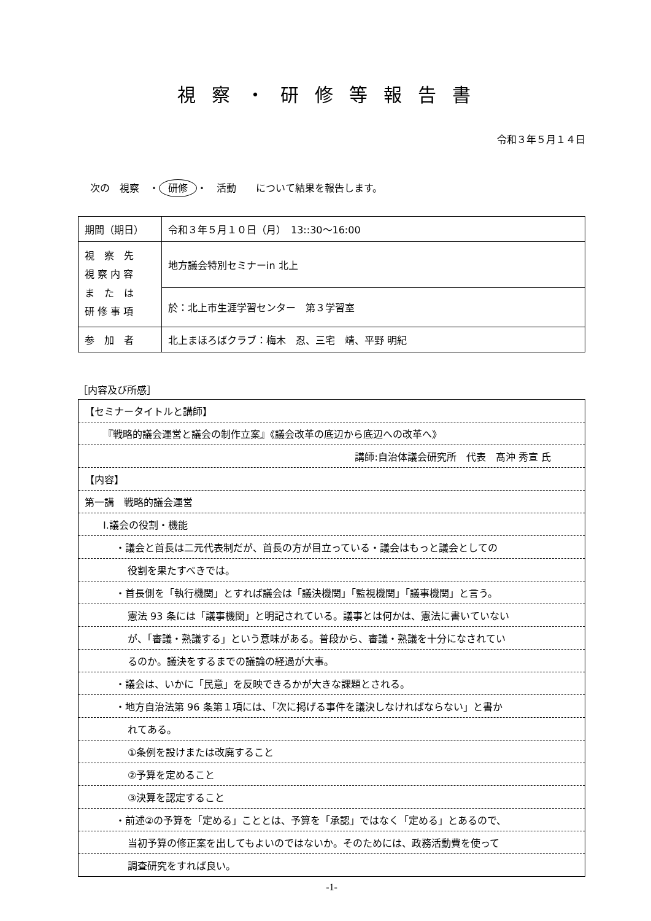視察・研修等報告書
令和３年５月１４日
次の　視察　・ 研修 ・　活動　　について結果を報告します。
| 期間（期日） | 令和３年５月１０日（月） 13::30～16:00 |
| 視 察 先 視 察 内 容 ま た は 研 修 事 項 | 地方議会特別セミナーin 北上 |
| | 於：北上市生涯学習センター 第３学習室 |
| 参 加 者 | 北上まほろばクラブ：梅木 忍、三宅 靖、平野 明紀 |
［内容及び所感］
| 【セミナータイトルと講師】 |
| 『戦略的議会運営と議会の制作立案』《議会改革の底辺から底辺への改革へ》 |
| 講師:自治体議会研究所 代表 髙沖 秀宣 氏 |
| 【内容】 |
| 第一講 戦略的議会運営 |
| Ⅰ.議会の役割・機能 |
| ・議会と首長は二元代表制だが、首長の方が目立っている・議会はもっと議会としての |
| 役割を果たすべきでは。 |
| ・首長側を「執行機関」とすれば議会は「議決機関」「監視機関」「議事機関」と言う。 |
| 憲法 93 条には「議事機関」と明記されている。議事とは何かは、憲法に書いていない |
| が、「審議・熟議する」という意味がある。普段から、審議・熟議を十分になされてい |
| るのか。議決をするまでの議論の経過が大事。 |
| ・議会は、いかに「民意」を反映できるかが大きな課題とされる。 |
| ・地方自治法第 96 条第１項には、「次に掲げる事件を議決しなければならない」と書か |
| れてある。 |
| ①条例を設けまたは改廃すること |
| ②予算を定めること |
| ③決算を認定すること |
| ・前述②の予算を「定める」こととは、予算を「承認」ではなく「定める」とあるので、 |
| 当初予算の修正案を出してもよいのではないか。そのためには、政務活動費を使って |
| 調査研究をすれば良い。 |
-1-